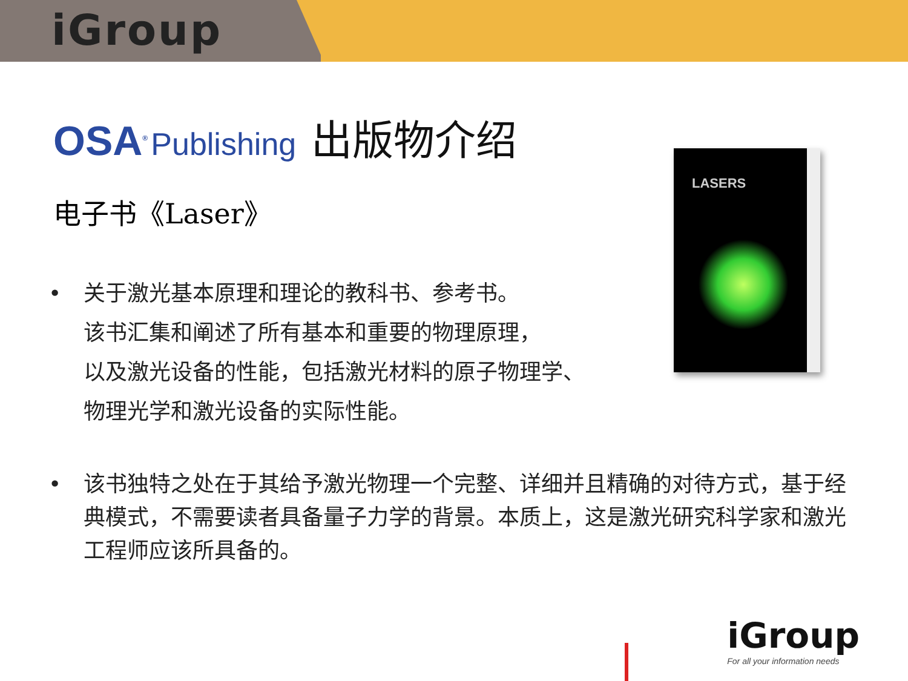iGroup
OSA<sup>®</sup> Publishing 出版物介绍
电子书《Laser》
• 关于激光基本原理和理论的教科书、参考书。
该书汇集和阐述了所有基本和重要的物理原理，
以及激光设备的性能，包括激光材料的原子物理学、
物理光学和激光设备的实际性能。
• 该书独特之处在于其给予激光物理一个完整、详细并且精确的对待方式，基于经典模式，不需要读者具备量子力学的背景。本质上，这是激光研究科学家和激光工程师应该所具备的。
LASERS
iGroup
For all your information needs